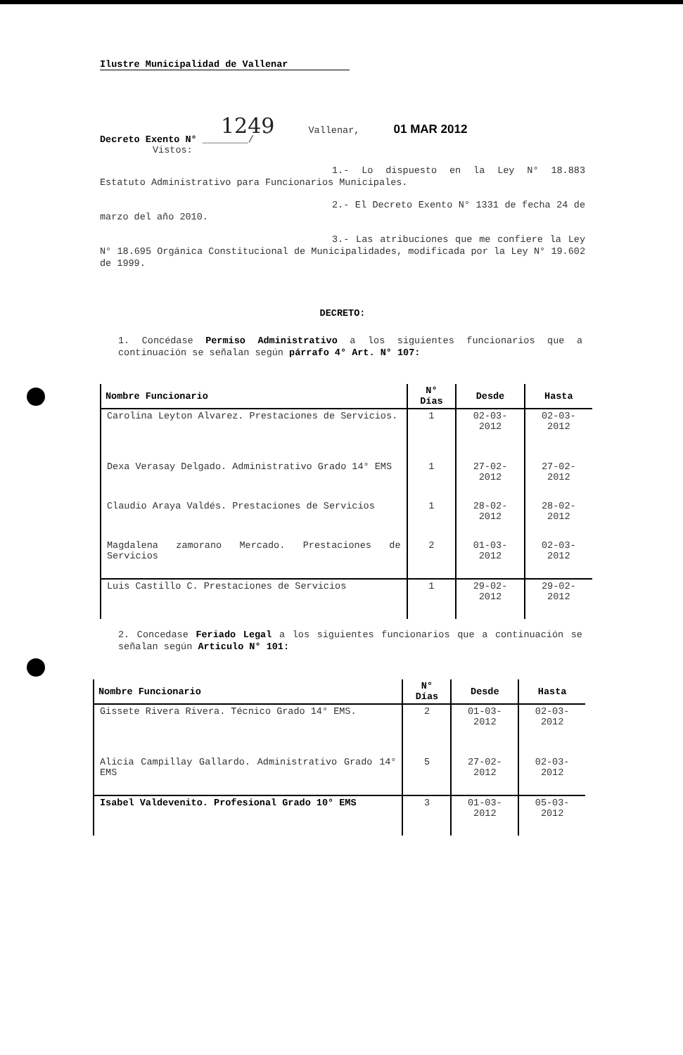Ilustre Municipalidad de Vallenar
1249 Vallenar, 01 MAR 2012
Decreto Exento N° ________/
Vistos:
1.- Lo dispuesto en la Ley N° 18.883 Estatuto Administrativo para Funcionarios Municipales.
2.- El Decreto Exento N° 1331 de fecha 24 de marzo del año 2010.
3.- Las atribuciones que me confiere la Ley N° 18.695 Orgánica Constitucional de Municipalidades, modificada por la Ley N° 19.602 de 1999.
DECRETO:
1. Concédase Permiso Administrativo a los siguientes funcionarios que a continuación se señalan según párrafo 4° Art. N° 107:
| Nombre Funcionario | N° Días | Desde | Hasta |
| --- | --- | --- | --- |
| Carolina Leyton Alvarez. Prestaciones de Servicios. | 1 | 02-03-2012 | 02-03-2012 |
| Dexa Verasay Delgado. Administrativo Grado 14° EMS | 1 | 27-02-2012 | 27-02-2012 |
| Claudio Araya Valdés. Prestaciones de Servicios | 1 | 28-02-2012 | 28-02-2012 |
| Magdalena zamorano Mercado. Prestaciones de Servicios | 2 | 01-03-2012 | 02-03-2012 |
| Luis Castillo C. Prestaciones de Servicios | 1 | 29-02-2012 | 29-02-2012 |
2. Concedase Feriado Legal a los siguientes funcionarios que a continuación se señalan según Articulo N° 101:
| Nombre Funcionario | N° Días | Desde | Hasta |
| --- | --- | --- | --- |
| Gissete Rivera Rivera. Técnico Grado 14° EMS. | 2 | 01-03-2012 | 02-03-2012 |
| Alicia Campillay Gallardo. Administrativo Grado 14° EMS | 5 | 27-02-2012 | 02-03-2012 |
| Isabel Valdevenito. Profesional Grado 10° EMS | 3 | 01-03-2012 | 05-03-2012 |